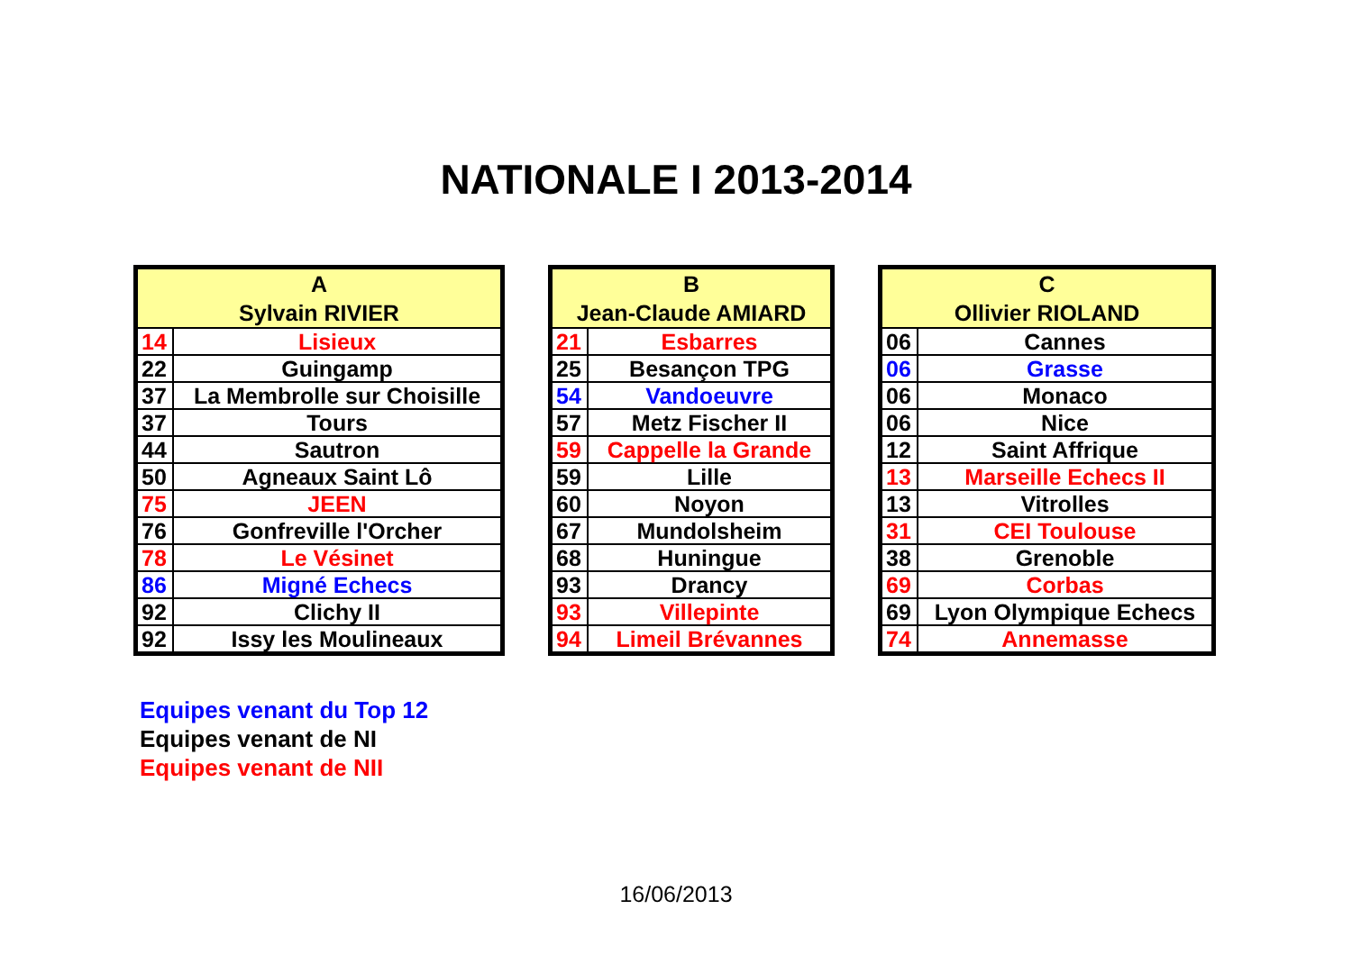NATIONALE I 2013-2014
| A Sylvain RIVIER | |
| --- | --- |
| 14 | Lisieux |
| 22 | Guingamp |
| 37 | La Membrolle sur Choisille |
| 37 | Tours |
| 44 | Sautron |
| 50 | Agneaux Saint Lô |
| 75 | JEEN |
| 76 | Gonfreville l'Orcher |
| 78 | Le Vésinet |
| 86 | Migné Echecs |
| 92 | Clichy II |
| 92 | Issy les Moulineaux |
| B Jean-Claude AMIARD | |
| --- | --- |
| 21 | Esbarres |
| 25 | Besançon TPG |
| 54 | Vandoeuvre |
| 57 | Metz Fischer II |
| 59 | Cappelle la Grande |
| 59 | Lille |
| 60 | Noyon |
| 67 | Mundolsheim |
| 68 | Huningue |
| 93 | Drancy |
| 93 | Villepinte |
| 94 | Limeil Brévannes |
| C Ollivier RIOLAND | |
| --- | --- |
| 06 | Cannes |
| 06 | Grasse |
| 06 | Monaco |
| 06 | Nice |
| 12 | Saint Affrique |
| 13 | Marseille Echecs II |
| 13 | Vitrolles |
| 31 | CEI Toulouse |
| 38 | Grenoble |
| 69 | Corbas |
| 69 | Lyon Olympique Echecs |
| 74 | Annemasse |
Equipes venant du Top 12
Equipes venant de NI
Equipes venant de NII
16/06/2013